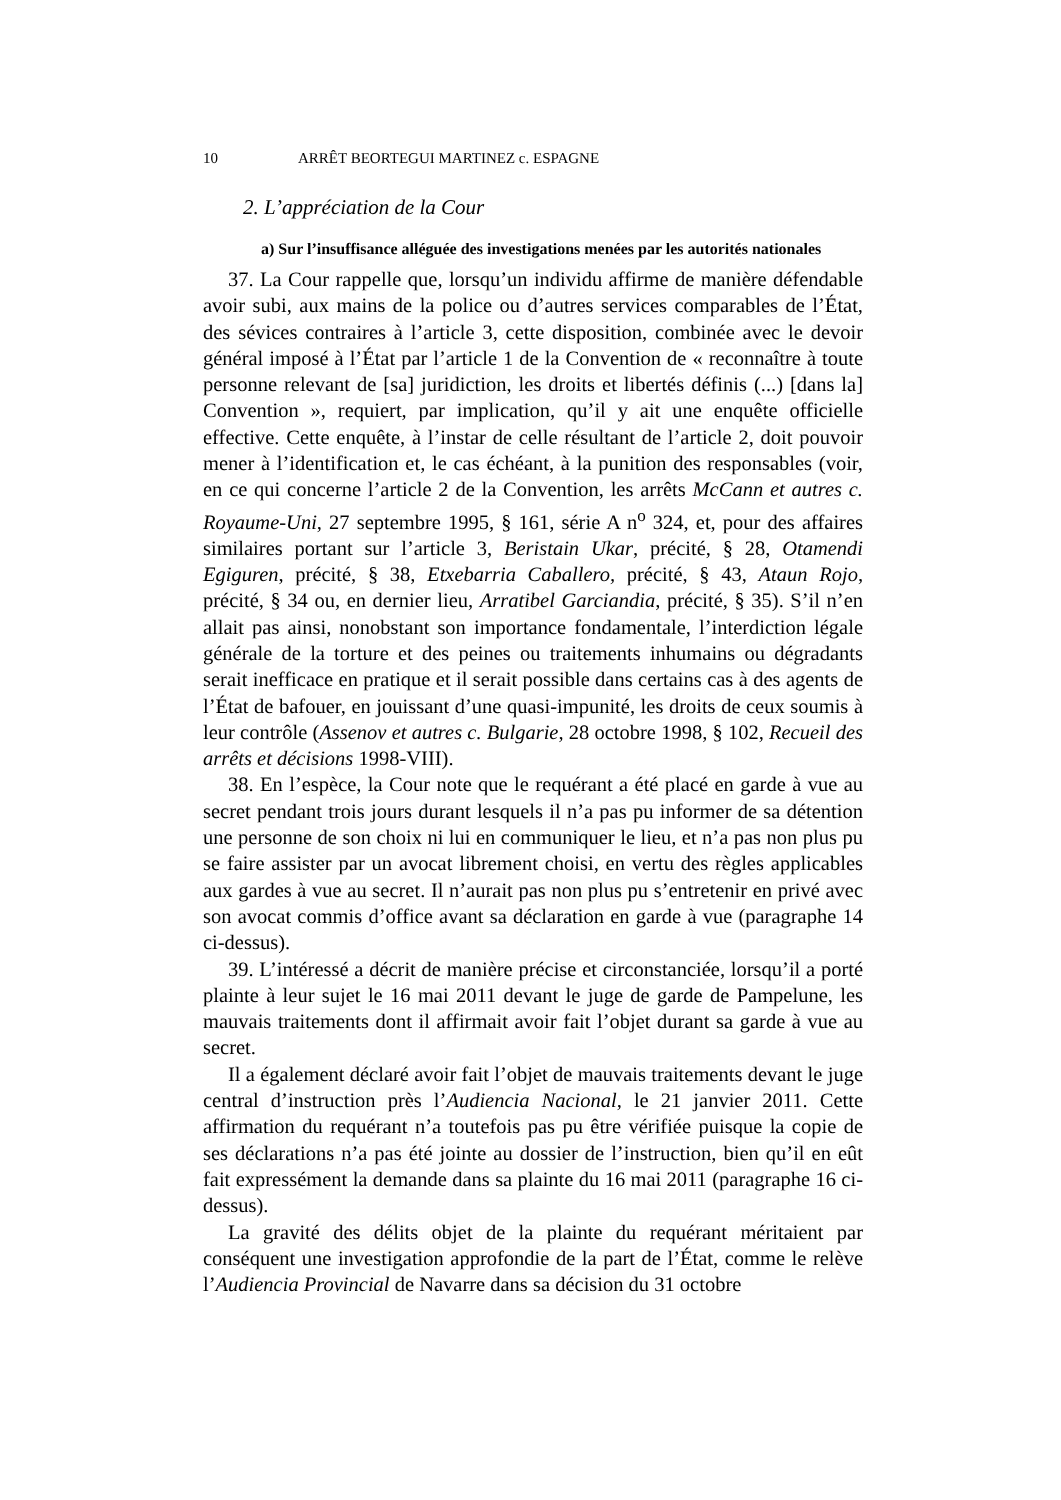10 ARRÊT BEORTEGUI MARTINEZ c. ESPAGNE
2. L’appréciation de la Cour
a) Sur l’insuffisance alléguée des investigations menées par les autorités nationales
37. La Cour rappelle que, lorsqu’un individu affirme de manière défendable avoir subi, aux mains de la police ou d’autres services comparables de l’État, des sévices contraires à l’article 3, cette disposition, combinée avec le devoir général imposé à l’État par l’article 1 de la Convention de « reconnaître à toute personne relevant de [sa] juridiction, les droits et libertés définis (...) [dans la] Convention », requiert, par implication, qu’il y ait une enquête officielle effective. Cette enquête, à l’instar de celle résultant de l’article 2, doit pouvoir mener à l’identification et, le cas échéant, à la punition des responsables (voir, en ce qui concerne l’article 2 de la Convention, les arrêts McCann et autres c. Royaume-Uni, 27 septembre 1995, § 161, série A n<sup>o</sup> 324, et, pour des affaires similaires portant sur l’article 3, Beristain Ukar, précité, § 28, Otamendi Egiguren, précité, § 38, Etxebarria Caballero, précité, § 43, Ataun Rojo, précité, § 34 ou, en dernier lieu, Arratibel Garciandia, précité, § 35). S’il n’en allait pas ainsi, nonobstant son importance fondamentale, l’interdiction légale générale de la torture et des peines ou traitements inhumains ou dégradants serait inefficace en pratique et il serait possible dans certains cas à des agents de l’État de bafouer, en jouissant d’une quasi-impunité, les droits de ceux soumis à leur contrôle (Assenov et autres c. Bulgarie, 28 octobre 1998, § 102, Recueil des arrêts et décisions 1998-VIII).
38. En l’espèce, la Cour note que le requérant a été placé en garde à vue au secret pendant trois jours durant lesquels il n’a pas pu informer de sa détention une personne de son choix ni lui en communiquer le lieu, et n’a pas non plus pu se faire assister par un avocat librement choisi, en vertu des règles applicables aux gardes à vue au secret. Il n’aurait pas non plus pu s’entretenir en privé avec son avocat commis d’office avant sa déclaration en garde à vue (paragraphe 14 ci-dessus).
39. L’intéressé a décrit de manière précise et circonstanciée, lorsqu’il a porté plainte à leur sujet le 16 mai 2011 devant le juge de garde de Pampelune, les mauvais traitements dont il affirmait avoir fait l’objet durant sa garde à vue au secret.
Il a également déclaré avoir fait l’objet de mauvais traitements devant le juge central d’instruction près l’Audiencia Nacional, le 21 janvier 2011. Cette affirmation du requérant n’a toutefois pas pu être vérifiée puisque la copie de ses déclarations n’a pas été jointe au dossier de l’instruction, bien qu’il en eût fait expressément la demande dans sa plainte du 16 mai 2011 (paragraphe 16 ci-dessus).
La gravité des délits objet de la plainte du requérant méritaient par conséquent une investigation approfondie de la part de l’État, comme le relève l’Audiencia Provincial de Navarre dans sa décision du 31 octobre